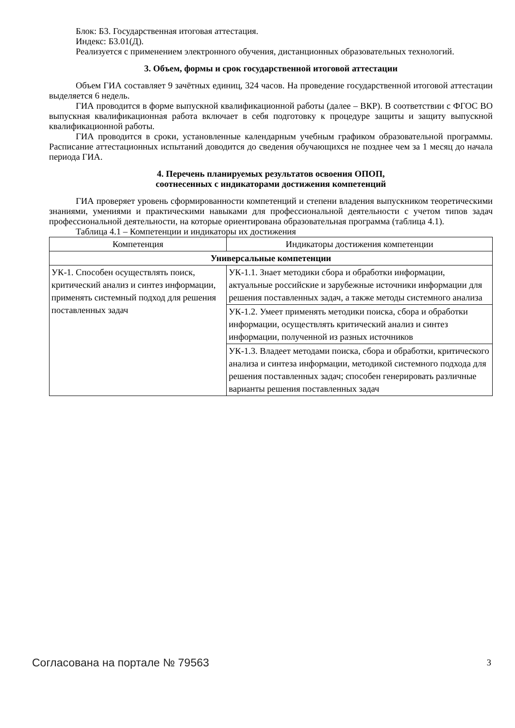Блок: Б3. Государственная итоговая аттестация.
Индекс: Б3.01(Д).
Реализуется с применением электронного обучения, дистанционных образовательных технологий.
3. Объем, формы и срок государственной итоговой аттестации
Объем ГИА составляет 9 зачётных единиц, 324 часов. На проведение государственной итоговой аттестации выделяется 6 недель.
ГИА проводится в форме выпускной квалификационной работы (далее – ВКР). В соответствии с ФГОС ВО выпускная квалификационная работа включает в себя подготовку к процедуре защиты и защиту выпускной квалификационной работы.
ГИА проводится в сроки, установленные календарным учебным графиком образовательной программы. Расписание аттестационных испытаний доводится до сведения обучающихся не позднее чем за 1 месяц до начала периода ГИА.
4. Перечень планируемых результатов освоения ОПОП,
соотнесенных с индикаторами достижения компетенций
ГИА проверяет уровень сформированности компетенций и степени владения выпускником теоретическими знаниями, умениями и практическими навыками для профессиональной деятельности с учетом типов задач профессиональной деятельности, на которые ориентирована образовательная программа (таблица 4.1).
Таблица 4.1 – Компетенции и индикаторы их достижения
| Компетенция | Индикаторы достижения компетенции |
| --- | --- |
| Универсальные компетенции | |
| УК-1. Способен осуществлять поиск, критический анализ и синтез информации, применять системный подход для решения поставленных задач | УК-1.1. Знает методики сбора и обработки информации, актуальные российские и зарубежные источники информации для решения поставленных задач, а также методы системного анализа |
| | УК-1.2. Умеет применять методики поиска, сбора и обработки информации, осуществлять критический анализ и синтез информации, полученной из разных источников |
| | УК-1.3. Владеет методами поиска, сбора и обработки, критического анализа и синтеза информации, методикой системного подхода для решения поставленных задач; способен генерировать различные варианты решения поставленных задач |
Согласована на портале № 79563 3